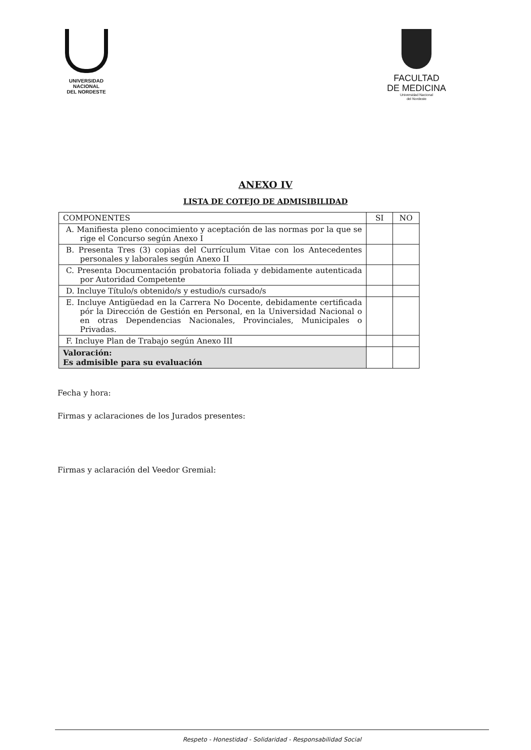UNIVERSIDAD
NACIONAL
DEL NORDESTE
FACULTAD
DE MEDICINA
Universidad Nacional
del Nordeste
ANEXO IV
LISTA DE COTEJO DE ADMISIBILIDAD
| COMPONENTES | SI | NO |
| --- | --- | --- |
| A. Manifiesta pleno conocimiento y aceptación de las normas por la que se rige el Concurso según Anexo I | | |
| B. Presenta Tres (3) copias del Currículum Vitae con los Antecedentes personales y laborales según Anexo II | | |
| C. Presenta Documentación probatoria foliada y debidamente autenticada por Autoridad Competente | | |
| D. Incluye Título/s obtenido/s y estudio/s cursado/s | | |
| E. Incluye Antigüedad en la Carrera No Docente, debidamente certificada pór la Dirección de Gestión en Personal, en la Universidad Nacional o en otras Dependencias Nacionales, Provinciales, Municipales o Privadas. | | |
| F. Incluye Plan de Trabajo según Anexo III | | |
| Valoración: Es admisible para su evaluación | | |
Fecha y hora:
Firmas y aclaraciones de los Jurados presentes:
Firmas y aclaración del Veedor Gremial:
Respeto - Honestidad - Solidaridad - Responsabilidad Social